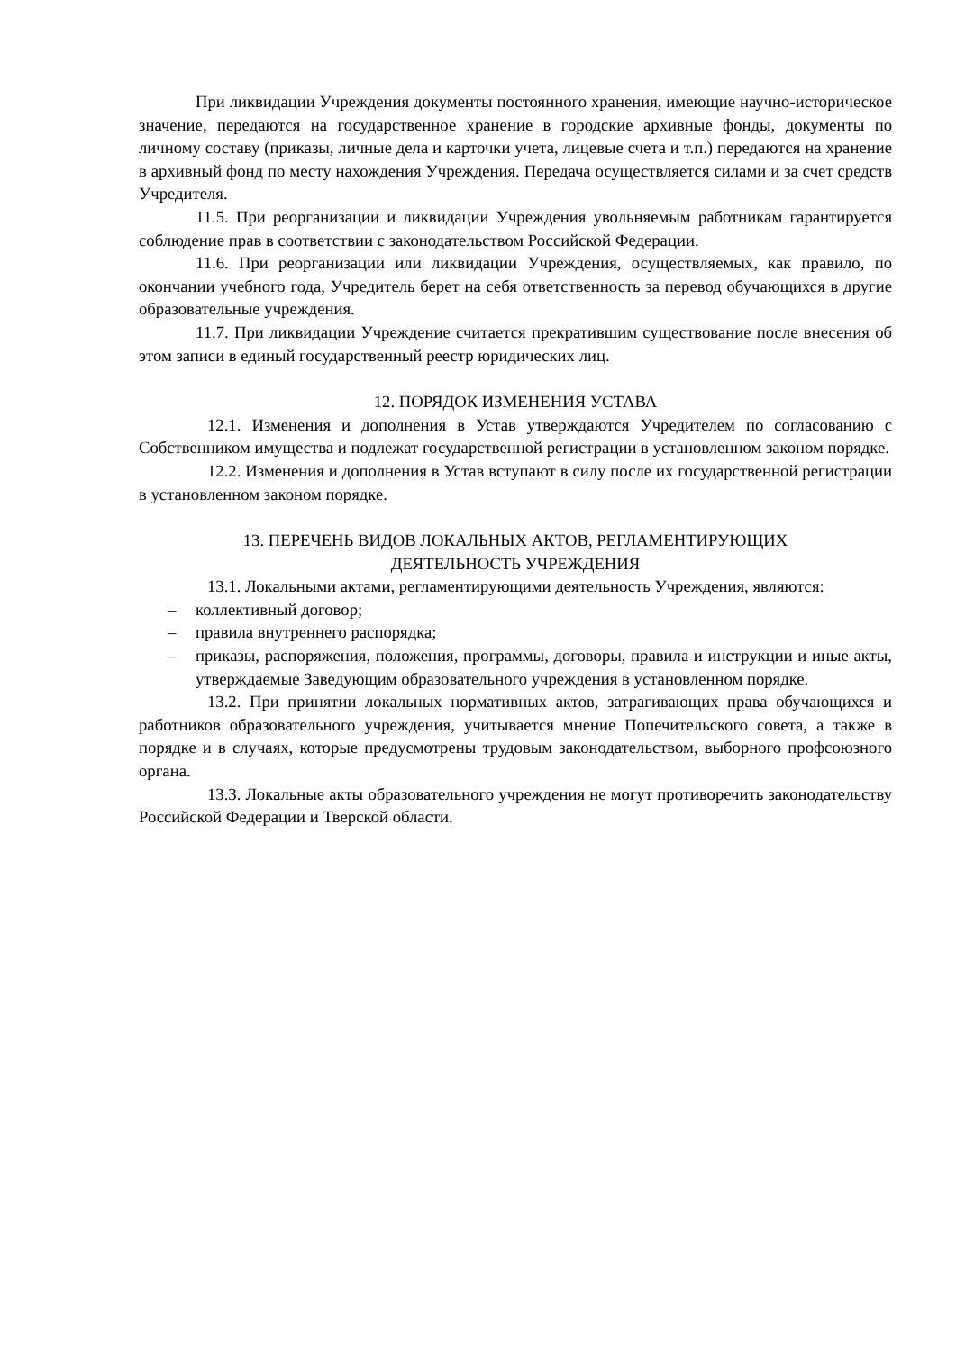При ликвидации Учреждения документы постоянного хранения, имеющие научно-историческое значение, передаются на государственное хранение в городские архивные фонды, документы по личному составу (приказы, личные дела и карточки учета, лицевые счета и т.п.) передаются на хранение в архивный фонд по месту нахождения Учреждения. Передача осуществляется силами и за счет средств Учредителя.
11.5. При реорганизации и ликвидации Учреждения увольняемым работникам гарантируется соблюдение прав в соответствии с законодательством Российской Федерации.
11.6. При реорганизации или ликвидации Учреждения, осуществляемых, как правило, по окончании учебного года, Учредитель берет на себя ответственность за перевод обучающихся в другие образовательные учреждения.
11.7. При ликвидации Учреждение считается прекратившим существование после внесения об этом записи в единый государственный реестр юридических лиц.
12. ПОРЯДОК ИЗМЕНЕНИЯ УСТАВА
12.1. Изменения и дополнения в Устав утверждаются Учредителем по согласованию с Собственником имущества и подлежат государственной регистрации в установленном законом порядке.
12.2. Изменения и дополнения в Устав вступают в силу после их государственной регистрации в установленном законом порядке.
13. ПЕРЕЧЕНЬ ВИДОВ ЛОКАЛЬНЫХ АКТОВ, РЕГЛАМЕНТИРУЮЩИХ
ДЕЯТЕЛЬНОСТЬ УЧРЕЖДЕНИЯ
13.1. Локальными актами, регламентирующими деятельность Учреждения, являются:
– коллективный договор;
– правила внутреннего распорядка;
– приказы, распоряжения, положения, программы, договоры, правила и инструкции и иные акты, утверждаемые Заведующим образовательного учреждения в установленном порядке.
13.2. При принятии локальных нормативных актов, затрагивающих права обучающихся и работников образовательного учреждения, учитывается мнение Попечительского совета, а также в порядке и в случаях, которые предусмотрены трудовым законодательством, выборного профсоюзного органа.
13.3. Локальные акты образовательного учреждения не могут противоречить законодательству Российской Федерации и Тверской области.